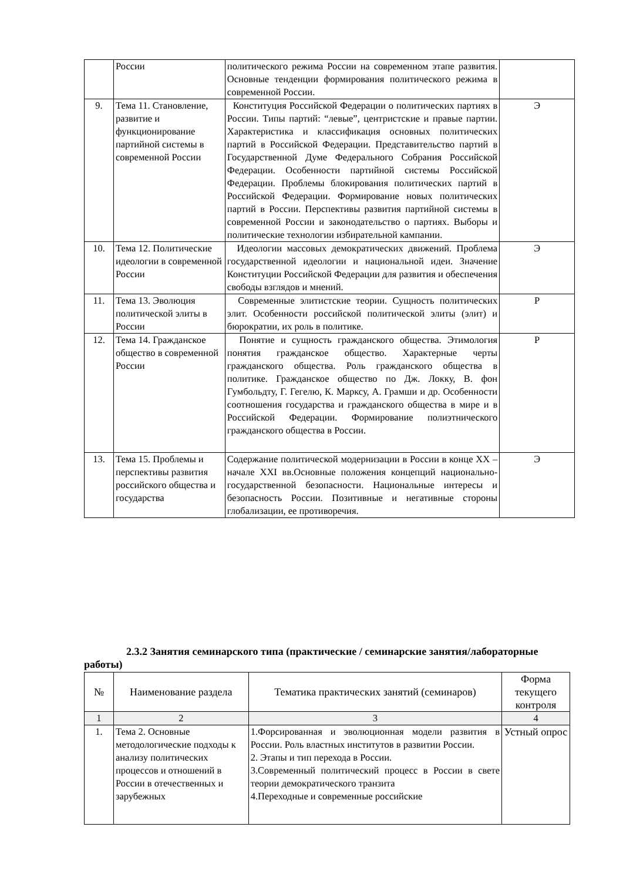| | России | политического режима России на современном этапе развития. Основные тенденции формирования политического режима в современной России. | |
| 9. | Тема 11. Становление, развитие и функционирование партийной системы в современной России | Конституция Российской Федерации о политических партиях в России. Типы партий: “левые”, центристские и правые партии. Характеристика и классификация основных политических партий в Российской Федерации. Представительство партий в Государственной Думе Федерального Собрания Российской Федерации. Особенности партийной системы Российской Федерации. Проблемы блокирования политических партий в Российской Федерации. Формирование новых политических партий в России. Перспективы развития партийной системы в современной России и законодательство о партиях. Выборы и политические технологии избирательной кампании. | Э |
| 10. | Тема 12. Политические идеологии в современной России | Идеологии массовых демократических движений. Проблема государственной идеологии и национальной идеи. Значение Конституции Российской Федерации для развития и обеспечения свободы взглядов и мнений. | Э |
| 11. | Тема 13. Эволюция политической элиты в России | Современные элитистские теории. Сущность политических элит. Особенности российской политической элиты (элит) и бюрократии, их роль в политике. | Р |
| 12. | Тема 14. Гражданское общество в современной России | Понятие и сущность гражданского общества. Этимология понятия гражданское общество. Характерные черты гражданского общества. Роль гражданского общества в политике. Гражданское общество по Дж. Локку, В. фон Гумбольдту, Г. Гегелю, К. Марксу, А. Грамши и др. Особенности соотношения государства и гражданского общества в мире и в Российской Федерации. Формирование полиэтнического гражданского общества в России. | Р |
| 13. | Тема 15. Проблемы и перспективы развития российского общества и государства | Содержание политической модернизации в России в конце XX – начале XXI вв.Основные положения концепций национально-государственной безопасности. Национальные интересы и безопасность России. Позитивные и негативные стороны глобализации, ее противоречия. | Э |
2.3.2 Занятия семинарского типа (практические / семинарские занятия/лабораторные работы)
| № | Наименование раздела | Тематика практических занятий (семинаров) | Форма текущего контроля |
| --- | --- | --- | --- |
| 1 | 2 | 3 | 4 |
| 1. | Тема 2. Основные методологические подходы к анализу политических процессов и отношений в России в отечественных и зарубежных | 1.Форсированная и эволюционная модели развития в России. Роль властных институтов в развитии России. 2. Этапы и тип перехода в России. 3.Современный политический процесс в России в свете теории демократического транзита 4.Переходные и современные российские | Устный опрос |